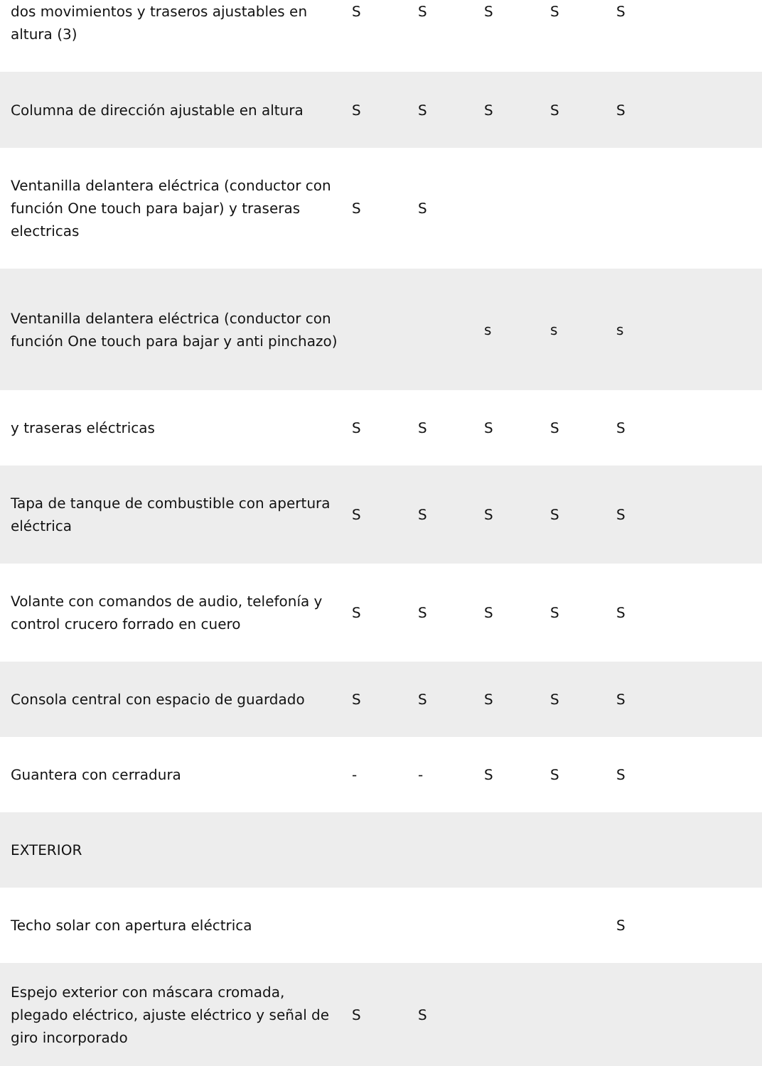| dos movimientos y traseros ajustables en altura (3) | S | S | S | S | S |
| Columna de dirección ajustable en altura | S | S | S | S | S |
| Ventanilla delantera eléctrica (conductor con función One touch para bajar) y traseras electricas | S | S | | | |
| Ventanilla delantera eléctrica (conductor con función One touch para bajar y anti pinchazo) | | | s | s | s |
| y traseras eléctricas | S | S | S | S | S |
| Tapa de tanque de combustible con apertura eléctrica | S | S | S | S | S |
| Volante con comandos de audio, telefonía y control crucero forrado en cuero | S | S | S | S | S |
| Consola central con espacio de guardado | S | S | S | S | S |
| Guantera con cerradura | - | - | S | S | S |
| EXTERIOR | | | | | |
| Techo solar con apertura eléctrica | | | | | S |
| Espejo exterior con máscara cromada, plegado eléctrico, ajuste eléctrico y señal de giro incorporado | S | S | | | |